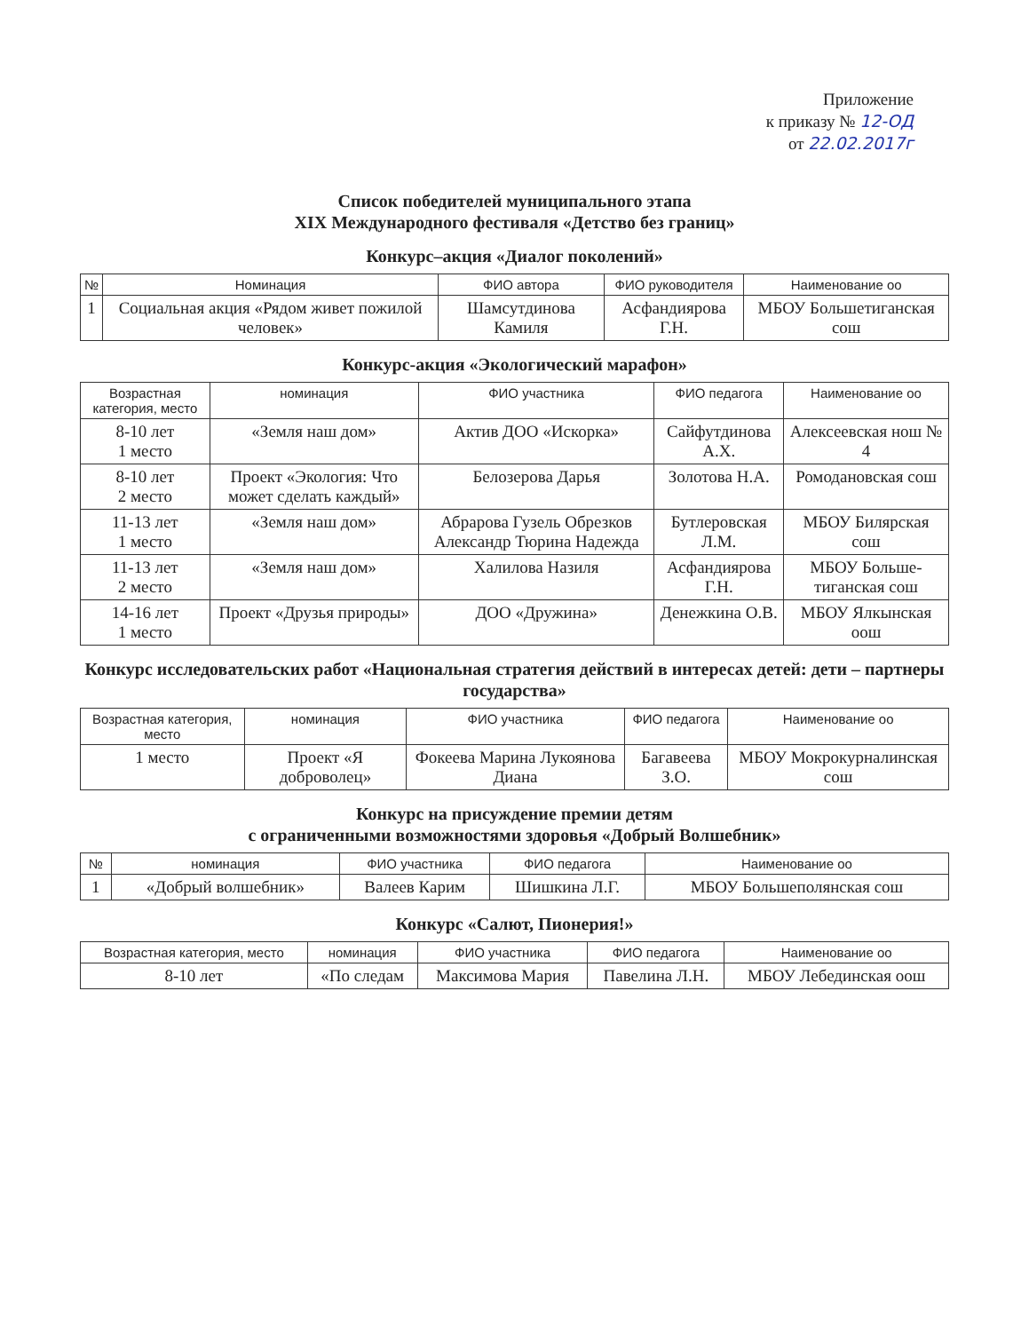Приложение
к приказу № 12-ОД
от 22.02.2017г
Список победителей муниципального этапа
XIX Международного фестиваля «Детство без границ»
Конкурс–акция «Диалог поколений»
| № | Номинация | ФИО автора | ФИО руководителя | Наименование оо |
| --- | --- | --- | --- | --- |
| 1 | Социальная акция «Рядом живет пожилой человек» | Шамсутдинова Камиля | Асфандиярова Г.Н. | МБОУ Большетиганская сош |
Конкурс-акция «Экологический марафон»
| Возрастная категория, место | номинация | ФИО участника | ФИО педагога | Наименование оо |
| --- | --- | --- | --- | --- |
| 8-10 лет 1 место | «Земля наш дом» | Актив ДОО «Искорка» | Сайфутдинова А.Х. | Алексеевская нош № 4 |
| 8-10 лет 2 место | Проект «Экология: Что может сделать каждый» | Белозерова Дарья | Золотова Н.А. | Ромодановская сош |
| 11-13 лет 1 место | «Земля наш дом» | Абрарова Гузель Обрезков Александр Тюрина Надежда | Бутлеровская Л.М. | МБОУ Билярская сош |
| 11-13 лет 2 место | «Земля наш дом» | Халилова Назиля | Асфандиярова Г.Н. | МБОУ Больше-тиганская сош |
| 14-16 лет 1 место | Проект «Друзья природы» | ДОО «Дружина» | Денежкина О.В. | МБОУ Ялкынская оош |
Конкурс исследовательских работ «Национальная стратегия действий в интересах детей: дети – партнеры государства»
| Возрастная категория, место | номинация | ФИО участника | ФИО педагога | Наименование оо |
| --- | --- | --- | --- | --- |
| 1 место | Проект «Я доброволец» | Фокеева Марина Лукоянова Диана | Багавеева З.О. | МБОУ Мокрокурналинская сош |
Конкурс на присуждение премии детям
с ограниченными возможностями здоровья «Добрый Волшебник»
| № | номинация | ФИО участника | ФИО педагога | Наименование оо |
| --- | --- | --- | --- | --- |
| 1 | «Добрый волшебник» | Валеев Карим | Шишкина Л.Г. | МБОУ Большеполянская сош |
Конкурс «Салют, Пионерия!»
| Возрастная категория, место | номинация | ФИО участника | ФИО педагога | Наименование оо |
| --- | --- | --- | --- | --- |
| 8-10 лет | «По следам | Максимова Мария | Павелина Л.Н. | МБОУ Лебединская оош |